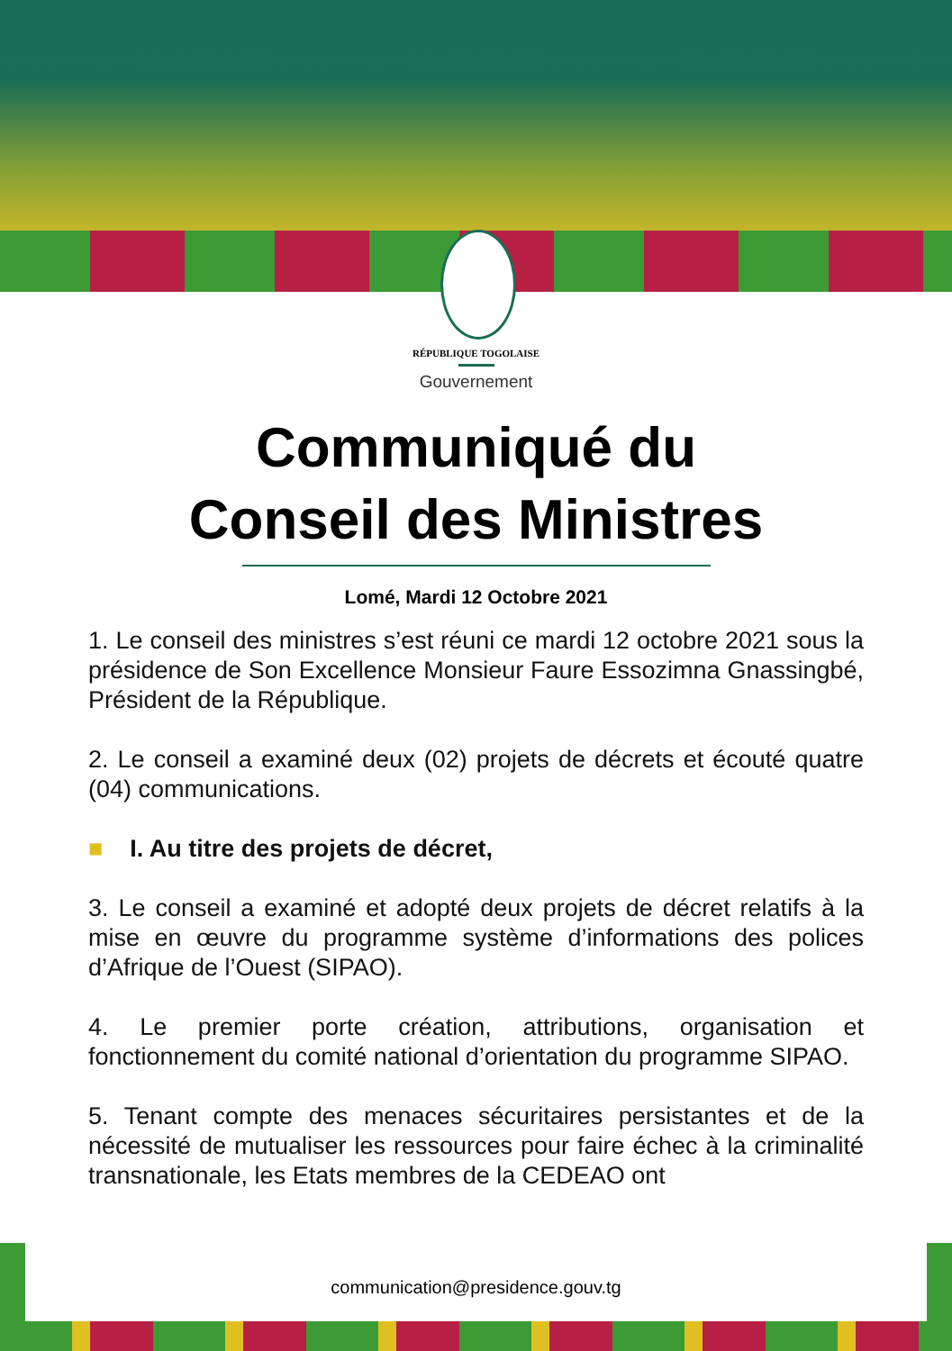RÉPUBLIQUE TOGOLAISE
Gouvernement
Communiqué du
Conseil des Ministres
Lomé, Mardi 12 Octobre 2021
1. Le conseil des ministres s’est réuni ce mardi 12 octobre 2021 sous la présidence de Son Excellence Monsieur Faure Essozimna Gnassingbé, Président de la République.
2. Le conseil a examiné deux (02) projets de décrets et écouté quatre (04) communications.
■ I. Au titre des projets de décret,
3. Le conseil a examiné et adopté deux projets de décret relatifs à la mise en œuvre du programme système d’informations des polices d’Afrique de l’Ouest (SIPAO).
4. Le premier porte création, attributions, organisation et fonctionnement du comité national d’orientation du programme SIPAO.
5. Tenant compte des menaces sécuritaires persistantes et de la nécessité de mutualiser les ressources pour faire échec à la criminalité transnationale, les Etats membres de la CEDEAO ont
communication@presidence.gouv.tg